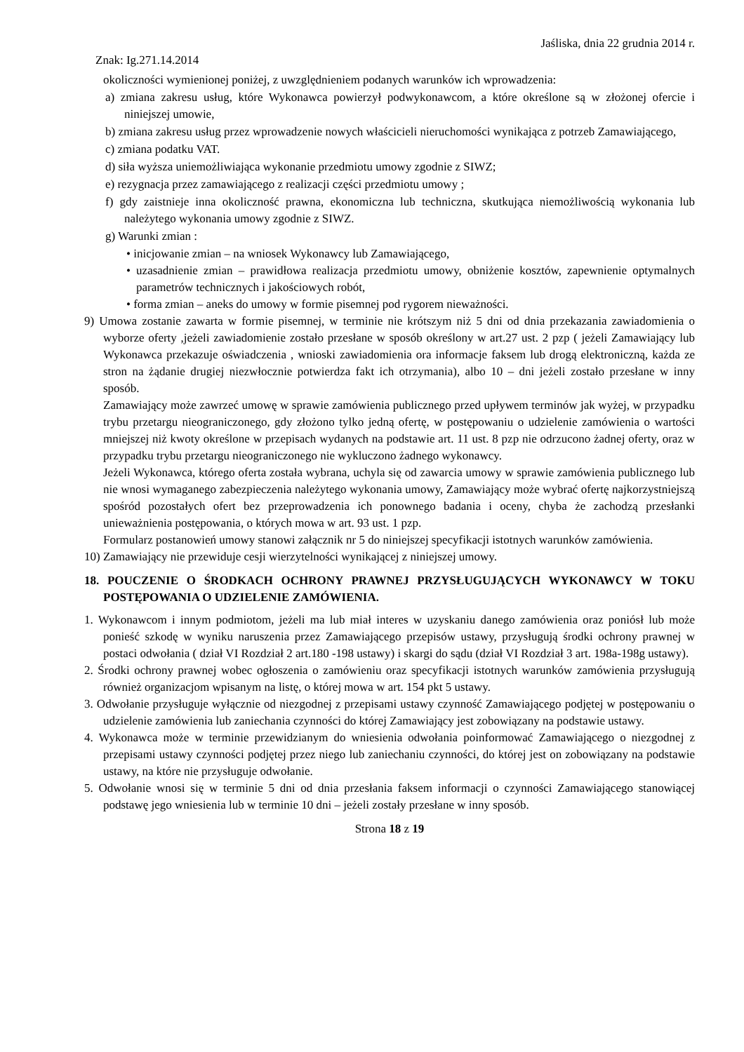Jaśliska, dnia 22 grudnia 2014 r.
Znak: Ig.271.14.2014
okoliczności wymienionej poniżej, z uwzględnieniem podanych warunków ich wprowadzenia:
a) zmiana zakresu usług, które Wykonawca powierzył podwykonawcom, a które określone są w złożonej ofercie i niniejszej umowie,
b) zmiana zakresu usług przez wprowadzenie nowych właścicieli nieruchomości wynikająca z potrzeb Zamawiającego,
c) zmiana podatku VAT.
d) siła wyższa uniemożliwiająca wykonanie przedmiotu umowy zgodnie z SIWZ;
e) rezygnacja przez zamawiającego z realizacji części przedmiotu umowy ;
f) gdy zaistnieje inna okoliczność prawna, ekonomiczna lub techniczna, skutkująca niemożliwością wykonania lub należytego wykonania umowy zgodnie z SIWZ.
g) Warunki zmian :
• inicjowanie zmian – na wniosek Wykonawcy lub Zamawiającego,
• uzasadnienie zmian – prawidłowa realizacja przedmiotu umowy, obniżenie kosztów, zapewnienie optymalnych parametrów technicznych i jakościowych robót,
• forma zmian – aneks do umowy w formie pisemnej pod rygorem nieważności.
9) Umowa zostanie zawarta w formie pisemnej, w terminie nie krótszym niż 5 dni od dnia przekazania zawiadomienia o wyborze oferty ,jeżeli zawiadomienie zostało przesłane w sposób określony w art.27 ust. 2 pzp ( jeżeli Zamawiający lub Wykonawca przekazuje oświadczenia , wnioski zawiadomienia ora informacje faksem lub drogą elektroniczną, każda ze stron na żądanie drugiej niezwłocznie potwierdza fakt ich otrzymania), albo 10 – dni jeżeli zostało przesłane w inny sposób.
Zamawiający może zawrzeć umowę w sprawie zamówienia publicznego przed upływem terminów jak wyżej, w przypadku trybu przetargu nieograniczonego, gdy złożono tylko jedną ofertę, w postępowaniu o udzielenie zamówienia o wartości mniejszej niż kwoty określone w przepisach wydanych na podstawie art. 11 ust. 8 pzp nie odrzucono żadnej oferty, oraz w przypadku trybu przetargu nieograniczonego nie wykluczono żadnego wykonawcy.
Jeżeli Wykonawca, którego oferta została wybrana, uchyla się od zawarcia umowy w sprawie zamówienia publicznego lub nie wnosi wymaganego zabezpieczenia należytego wykonania umowy, Zamawiający może wybrać ofertę najkorzystniejszą spośród pozostałych ofert bez przeprowadzenia ich ponownego badania i oceny, chyba że zachodzą przesłanki unieważnienia postępowania, o których mowa w art. 93 ust. 1 pzp.
Formularz postanowień umowy stanowi załącznik nr 5 do niniejszej specyfikacji istotnych warunków zamówienia.
10) Zamawiający nie przewiduje cesji wierzytelności wynikającej z niniejszej umowy.
18. POUCZENIE O ŚRODKACH OCHRONY PRAWNEJ PRZYSŁUGUJĄCYCH WYKONAWCY W TOKU POSTĘPOWANIA O UDZIELENIE ZAMÓWIENIA.
1. Wykonawcom i innym podmiotom, jeżeli ma lub miał interes w uzyskaniu danego zamówienia oraz poniósł lub może ponieść szkodę w wyniku naruszenia przez Zamawiającego przepisów ustawy, przysługują środki ochrony prawnej w postaci odwołania ( dział VI Rozdział 2 art.180 -198 ustawy) i skargi do sądu (dział VI Rozdział 3 art. 198a-198g ustawy).
2. Środki ochrony prawnej wobec ogłoszenia o zamówieniu oraz specyfikacji istotnych warunków zamówienia przysługują również organizacjom wpisanym na listę, o której mowa w art. 154 pkt 5 ustawy.
3. Odwołanie przysługuje wyłącznie od niezgodnej z przepisami ustawy czynność Zamawiającego podjętej w postępowaniu o udzielenie zamówienia lub zaniechania czynności do której Zamawiający jest zobowiązany na podstawie ustawy.
4. Wykonawca może w terminie przewidzianym do wniesienia odwołania poinformować Zamawiającego o niezgodnej z przepisami ustawy czynności podjętej przez niego lub zaniechaniu czynności, do której jest on zobowiązany na podstawie ustawy, na które nie przysługuje odwołanie.
5. Odwołanie wnosi się w terminie 5 dni od dnia przesłania faksem informacji o czynności Zamawiającego stanowiącej podstawę jego wniesienia lub w terminie 10 dni – jeżeli zostały przesłane w inny sposób.
Strona 18 z 19